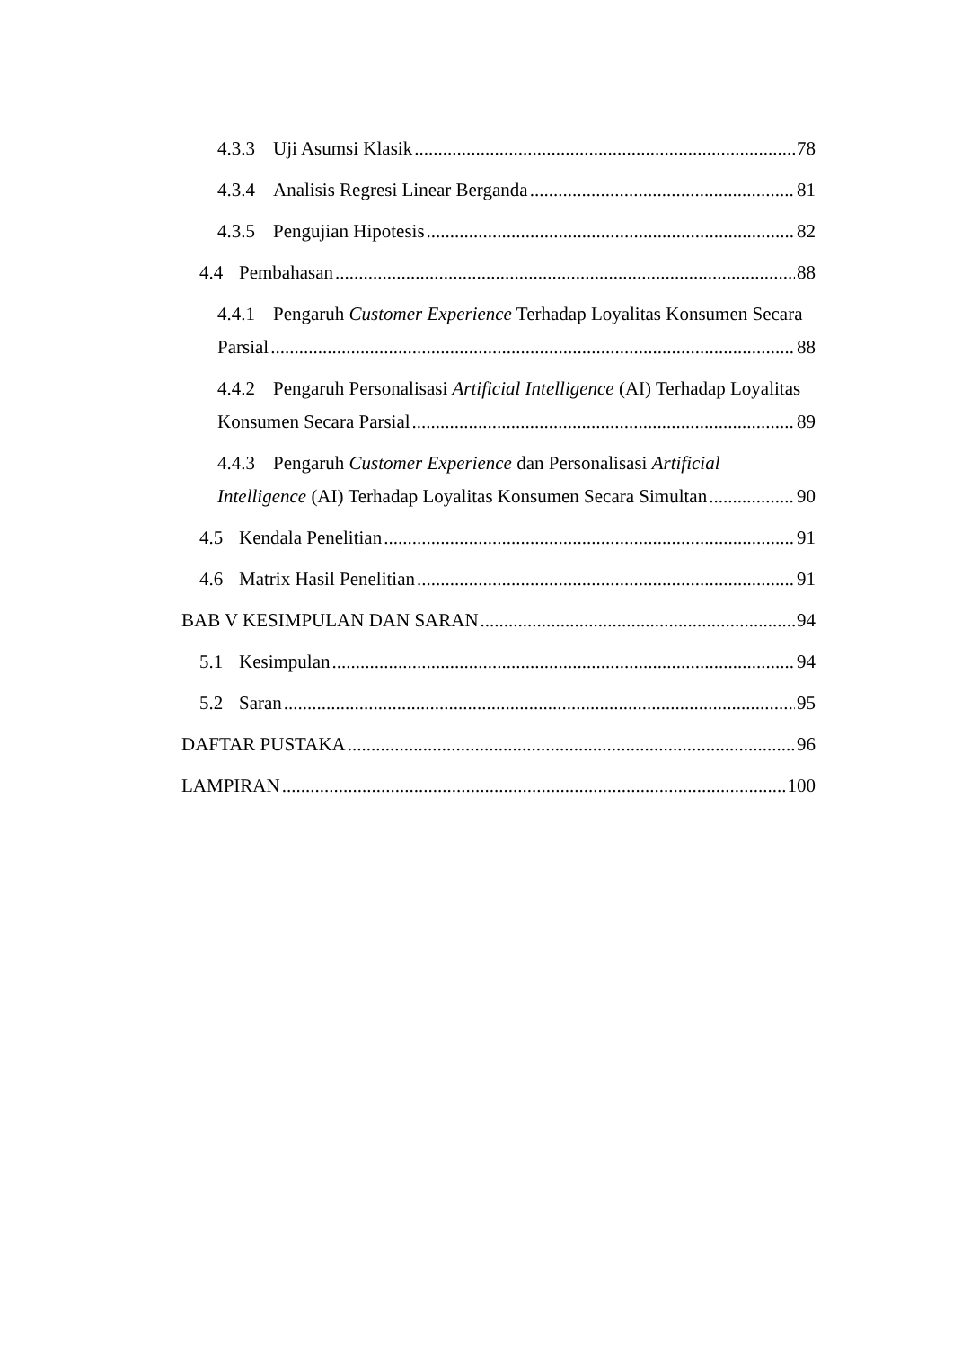4.3.3 Uji Asumsi Klasik 78
4.3.4 Analisis Regresi Linear Berganda 81
4.3.5 Pengujian Hipotesis 82
4.4 Pembahasan 88
4.4.1 Pengaruh Customer Experience Terhadap Loyalitas Konsumen Secara
Parsial 88
4.4.2 Pengaruh Personalisasi Artificial Intelligence (AI) Terhadap Loyalitas
Konsumen Secara Parsial 89
4.4.3 Pengaruh Customer Experience dan Personalisasi Artificial
Intelligence (AI) Terhadap Loyalitas Konsumen Secara Simultan 90
4.5 Kendala Penelitian 91
4.6 Matrix Hasil Penelitian 91
BAB V KESIMPULAN DAN SARAN 94
5.1 Kesimpulan 94
5.2 Saran 95
DAFTAR PUSTAKA 96
LAMPIRAN 100